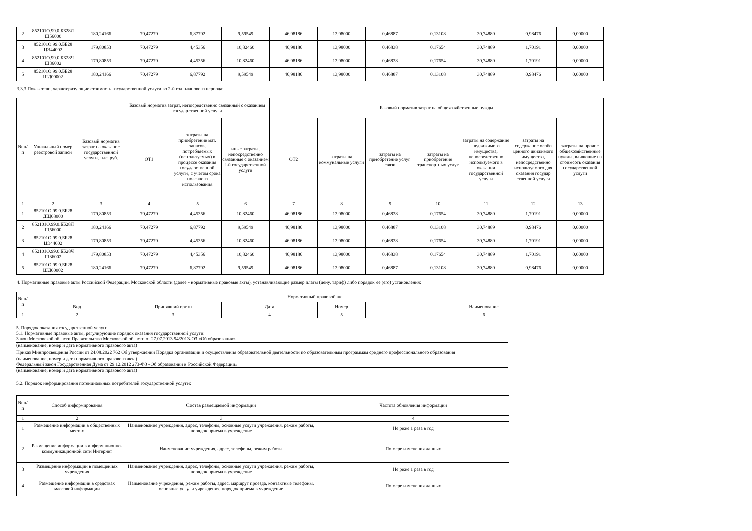| 2 | 852101О.99.0.ББ28Л Щ56000 | 180,24166 | 70,47279 | 6,87792 | 9,59549 | 46,98186 | 13,98000 | 0,46887 | 0,13108 | 30,74889 | 0,98476 | 0,00000 |
| 3 | 852101О.99.0.ББ28 ЦЭ44002 | 179,80853 | 70,47279 | 4,45356 | 10,82460 | 46,98186 | 13,98000 | 0,46838 | 0,17654 | 30,74889 | 1,70191 | 0,00000 |
| 4 | 852101О.99.0.ББ28Ч Ш36002 | 179,80853 | 70,47279 | 4,45356 | 10,82460 | 46,98186 | 13,98000 | 0,46838 | 0,17654 | 30,74889 | 1,70191 | 0,00000 |
| 5 | 852101О.99.0.ББ28 ШД00002 | 180,24166 | 70,47279 | 6,87792 | 9,59549 | 46,98186 | 13,98000 | 0,46887 | 0,13108 | 30,74889 | 0,98476 | 0,00000 |
3.3.3 Показатели, характеризующие стоимость государственной услуги во 2-й год планового периода:
| № п/п | Уникальный номер реестровой записи | Базовый норматив затрат на оказание государственной услуги, тыс. руб. | Базовый норматив затрат, непосредственно связанный с оказанием государственной услуги | | | Базовый норматив затрат на общехозяйственные нужды | | | | | | |
| --- | --- | --- | --- | --- | --- | --- | --- | --- | --- | --- | --- | --- |
| | | | ОТ1 | затраты на приобретение мат. запасов, потребляемых (используемых) в процессе оказания государственной услуги, с учетом срока полезного использования | иные затраты, непосредственно связанные с оказанием i-й государственной услуги | ОТ2 | затраты на коммунальные услуги | затраты на приобретение услуг связи | затраты на приобретение транспортных услуг | затраты на содержание недвижимого имущества, непосредственно используемого в оказании государственной услуги | затраты на содержание особо ценного движимого имущества, непосредственно используемого для оказания государ ственной услуги | затраты на прочие общехозяйственные нужды, влияющие на стоимсоть оказания государственной услуги |
| 1 | 2 | 3 | 4 | 5 | 6 | 7 | 8 | 9 | 10 | 11 | 12 | 13 |
| 1 | 852101О.99.0.ББ28 ДЩ08000 | 179,80853 | 70,47279 | 4,45356 | 10,82460 | 46,98186 | 13,98000 | 0,46838 | 0,17654 | 30,74889 | 1,70191 | 0,00000 |
| 2 | 852101О.99.0.ББ28Л Щ56000 | 180,24166 | 70,47279 | 6,87792 | 9,59549 | 46,98186 | 13,98000 | 0,46887 | 0,13108 | 30,74889 | 0,98476 | 0,00000 |
| 3 | 852101О.99.0.ББ28 ЦЭ44002 | 179,80853 | 70,47279 | 4,45356 | 10,82460 | 46,98186 | 13,98000 | 0,46838 | 0,17654 | 30,74889 | 1,70191 | 0,00000 |
| 4 | 852101О.99.0.ББ28Ч Ш36002 | 179,80853 | 70,47279 | 4,45356 | 10,82460 | 46,98186 | 13,98000 | 0,46838 | 0,17654 | 30,74889 | 1,70191 | 0,00000 |
| 5 | 852101О.99.0.ББ28 ШД00002 | 180,24166 | 70,47279 | 6,87792 | 9,59549 | 46,98186 | 13,98000 | 0,46887 | 0,13108 | 30,74889 | 0,98476 | 0,00000 |
4. Нормативные правовые акты Российской Федерации, Московской области (далее - нормативные правовые акты), устанавливающие размер платы (цену, тариф) либо порядок ее (его) установления:
| № п/п | Нормативный правовой акт | | | | |
| --- | --- | --- | --- | --- | --- |
| | Вид | Принявший орган | Дата | Номер | Наименование |
| 1 | 2 | 3 | 4 | 5 | 6 |
5. Порядок оказания государственной услуги
5.1. Нормативные правовые акты, регулирующие порядок оказания государственной услуги:
Закон Московской области Правительство Московской области от 27.07.2013 94/2013-ОЗ «Об образовании»
(наименование, номер и дата нормативного правового акта)
Приказ Минпросвещения России от 24.08.2022 762 Об утверждении Порядка организации и осуществления образовательной деятельности по образовательным программам среднего профессионального образования
(наименование, номер и дата нормативного правового акта)
Федеральный закон Государственная Дума от 29.12.2012 273-ФЗ «Об образовании в Российской Федерации»
(наименование, номер и дата нормативного правового акта)
5.2. Порядок информирования потенциальных потребителей государственной услуги:
| № п/п | Способ информирования | Состав размещаемой информации | Частота обновления информации |
| --- | --- | --- | --- |
| 1 | 2 | 3 | 4 |
| 1 | Размещение информации в общественных местах | Наименование учреждения, адрес, телефоны, основные услуги учреждения, режим работы, порядок приема в учреждение | Не реже 1 раза в год |
| 2 | Размещение информации в информационно-коммуникационной сети Интернет | Наименование учреждения, адрес, телефоны, режим работы | По мере изменения данных |
| 3 | Размещение информации в помещениях учреждения | Наименование учреждения, адрес, телефоны, основные услуги учреждения, режим работы, порядок приема в учреждение | Не реже 1 раза в год |
| 4 | Размещение информации в средствах массовой информации | Наименование учреждения, режим работы, адрес, маршрут проезда, контактные телефоны, основные услуги учреждения, порядок приема в учреждение | По мере изменения данных |